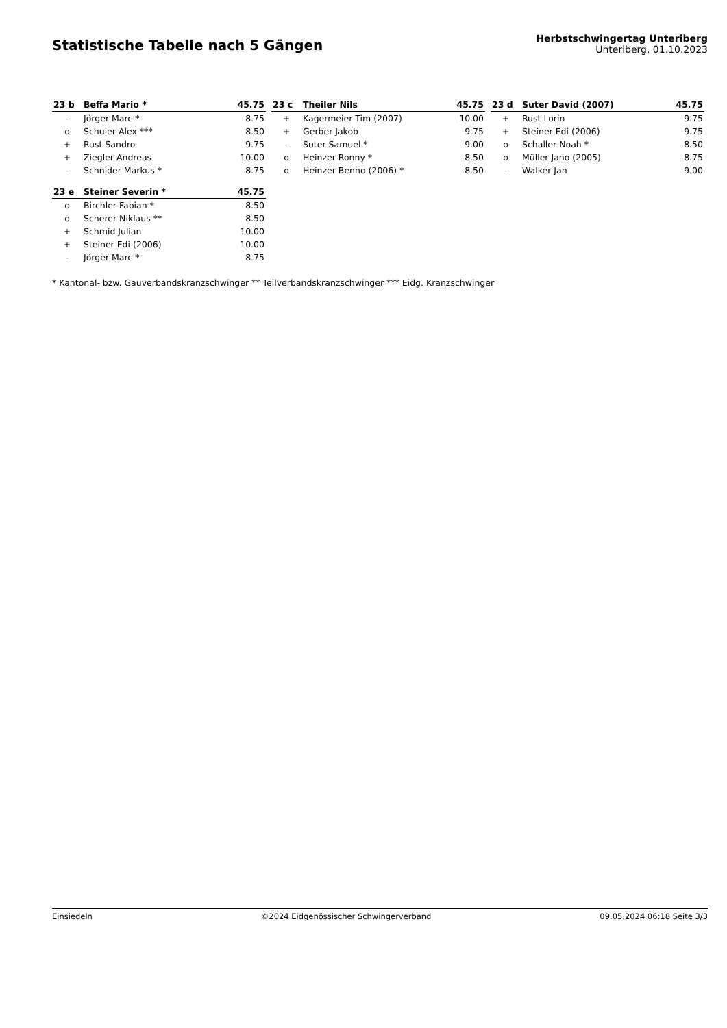Statistische Tabelle nach 5 Gängen
Herbstschwingertag Unteriberg
Unteriberg, 01.10.2023
| 23 b | Beffa Mario * | 45.75 |
| --- | --- | --- |
| - | Jörger Marc * | 8.75 |
| o | Schuler Alex *** | 8.50 |
| + | Rust Sandro | 9.75 |
| + | Ziegler Andreas | 10.00 |
| - | Schnider Markus * | 8.75 |
| 23 c | Theiler Nils | 45.75 |
| --- | --- | --- |
| + | Kagermeier Tim (2007) | 10.00 |
| + | Gerber Jakob | 9.75 |
| - | Suter Samuel * | 9.00 |
| o | Heinzer Ronny * | 8.50 |
| o | Heinzer Benno (2006) * | 8.50 |
| 23 d | Suter David (2007) | 45.75 |
| --- | --- | --- |
| + | Rust Lorin | 9.75 |
| + | Steiner Edi (2006) | 9.75 |
| o | Schaller Noah * | 8.50 |
| o | Müller Jano (2005) | 8.75 |
| - | Walker Jan | 9.00 |
| 23 e | Steiner Severin * | 45.75 |
| --- | --- | --- |
| o | Birchler Fabian * | 8.50 |
| o | Scherer Niklaus ** | 8.50 |
| + | Schmid Julian | 10.00 |
| + | Steiner Edi (2006) | 10.00 |
| - | Jörger Marc * | 8.75 |
* Kantonal- bzw. Gauverbandskranzschwinger ** Teilverbandskranzschwinger *** Eidg. Kranzschwinger
Einsiedeln ©2024 Eidgenössischer Schwingerverband 09.05.2024 06:18 Seite 3/3